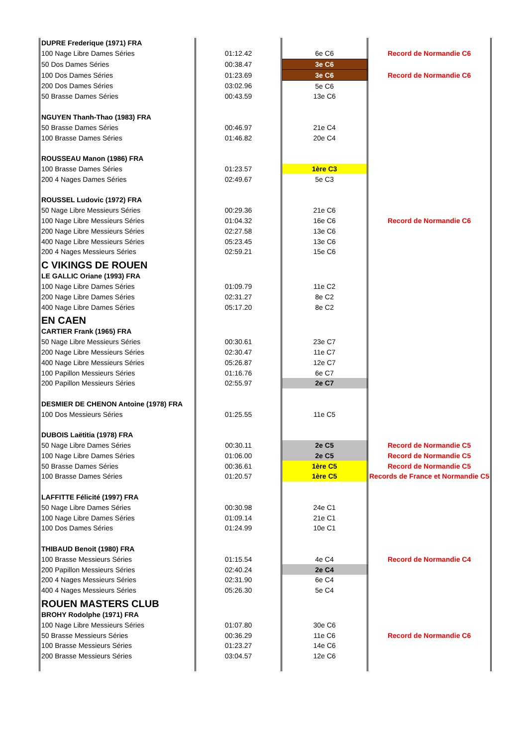| DUPRE Frederique (1971) FRA | | | |
| 100 Nage Libre Dames Séries | 01:12.42 | 6e C6 | Record de Normandie C6 |
| 50 Dos Dames Séries | 00:38.47 | 3e C6 | |
| 100 Dos Dames Séries | 01:23.69 | 3e C6 | Record de Normandie C6 |
| 200 Dos Dames Séries | 03:02.96 | 5e C6 | |
| 50 Brasse Dames Séries | 00:43.59 | 13e C6 | |
| NGUYEN Thanh-Thao (1983) FRA | | | |
| 50 Brasse Dames Séries | 00:46.97 | 21e C4 | |
| 100 Brasse Dames Séries | 01:46.82 | 20e C4 | |
| ROUSSEAU Manon (1986) FRA | | | |
| 100 Brasse Dames Séries | 01:23.57 | 1ère C3 | |
| 200 4 Nages Dames Séries | 02:49.67 | 5e C3 | |
| ROUSSEL Ludovic (1972) FRA | | | |
| 50 Nage Libre Messieurs Séries | 00:29.36 | 21e C6 | |
| 100 Nage Libre Messieurs Séries | 01:04.32 | 16e C6 | Record de Normandie C6 |
| 200 Nage Libre Messieurs Séries | 02:27.58 | 13e C6 | |
| 400 Nage Libre Messieurs Séries | 05:23.45 | 13e C6 | |
| 200 4 Nages Messieurs Séries | 02:59.21 | 15e C6 | |
| C VIKINGS DE ROUEN | | | |
| LE GALLIC Oriane (1993) FRA | | | |
| 100 Nage Libre Dames Séries | 01:09.79 | 11e C2 | |
| 200 Nage Libre Dames Séries | 02:31.27 | 8e C2 | |
| 400 Nage Libre Dames Séries | 05:17.20 | 8e C2 | |
| EN CAEN | | | |
| CARTIER Frank (1965) FRA | | | |
| 50 Nage Libre Messieurs Séries | 00:30.61 | 23e C7 | |
| 200 Nage Libre Messieurs Séries | 02:30.47 | 11e C7 | |
| 400 Nage Libre Messieurs Séries | 05:26.87 | 12e C7 | |
| 100 Papillon Messieurs Séries | 01:16.76 | 6e C7 | |
| 200 Papillon Messieurs Séries | 02:55.97 | 2e C7 | |
| DESMIER DE CHENON Antoine (1978) FRA | | | |
| 100 Dos Messieurs Séries | 01:25.55 | 11e C5 | |
| DUBOIS Laëtitia (1978) FRA | | | |
| 50 Nage Libre Dames Séries | 00:30.11 | 2e C5 | Record de Normandie C5 |
| 100 Nage Libre Dames Séries | 01:06.00 | 2e C5 | Record de Normandie C5 |
| 50 Brasse Dames Séries | 00:36.61 | 1ère C5 | Record de Normandie C5 |
| 100 Brasse Dames Séries | 01:20.57 | 1ère C5 | Records de France et Normandie C5 |
| LAFFITTE Félicité (1997) FRA | | | |
| 50 Nage Libre Dames Séries | 00:30.98 | 24e C1 | |
| 100 Nage Libre Dames Séries | 01:09.14 | 21e C1 | |
| 100 Dos Dames Séries | 01:24.99 | 10e C1 | |
| THIBAUD Benoit (1980) FRA | | | |
| 100 Brasse Messieurs Séries | 01:15.54 | 4e C4 | Record de Normandie C4 |
| 200 Papillon Messieurs Séries | 02:40.24 | 2e C4 | |
| 200 4 Nages Messieurs Séries | 02:31.90 | 6e C4 | |
| 400 4 Nages Messieurs Séries | 05:26.30 | 5e C4 | |
| ROUEN MASTERS CLUB | | | |
| BROHY Rodolphe (1971) FRA | | | |
| 100 Nage Libre Messieurs Séries | 01:07.80 | 30e C6 | |
| 50 Brasse Messieurs Séries | 00:36.29 | 11e C6 | Record de Normandie C6 |
| 100 Brasse Messieurs Séries | 01:23.27 | 14e C6 | |
| 200 Brasse Messieurs Séries | 03:04.57 | 12e C6 | |